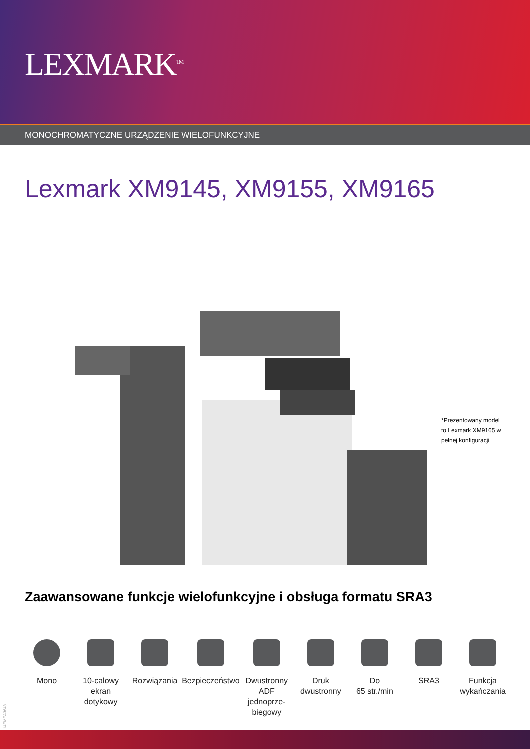LEXMARK<sup>TM</sup>
MONOCHROMATYCZNE URZĄDZENIE WIELOFUNKCYJNE
Lexmark XM9145, XM9155, XM9165
*Prezentowany model to Lexmark XM9165 w pełnej konfiguracji
Zaawansowane funkcje wielofunkcyjne i obsługa formatu SRA3
Mono 10-calowy
ekran
dotykowy
Rozwiązania Bezpieczeństwo Dwustronny
ADF jednoprze-
biegowy
Druk
dwustronny
Do
65 str./min
SRA3 Funkcja
wykańczania
14EMEA3648